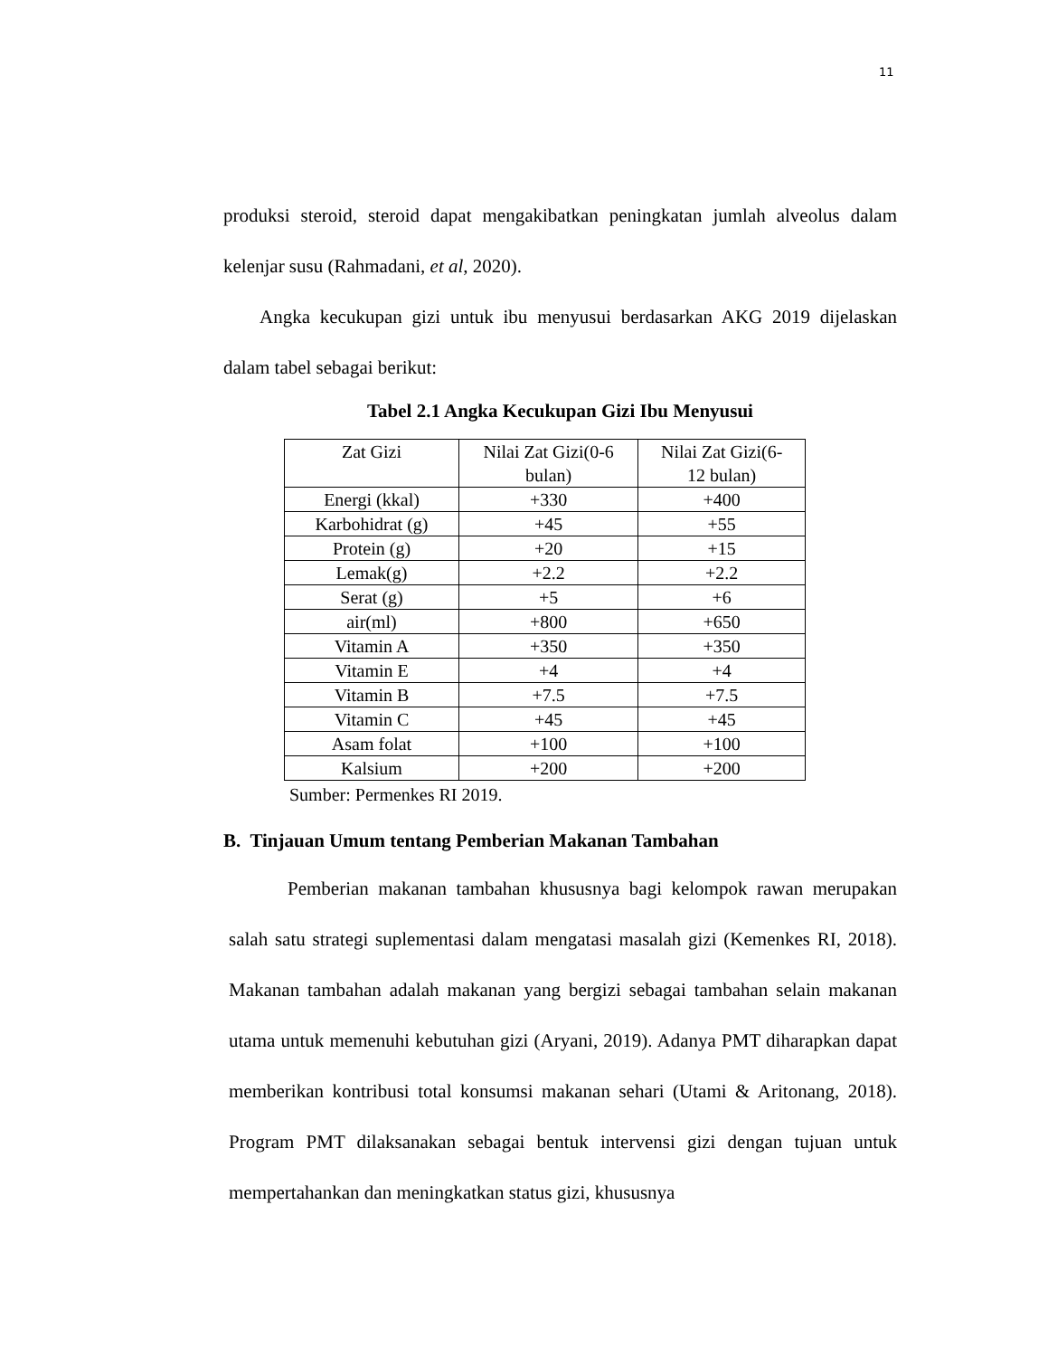11
produksi steroid, steroid dapat mengakibatkan peningkatan jumlah alveolus dalam kelenjar susu (Rahmadani, et al, 2020).
Angka kecukupan gizi untuk ibu menyusui berdasarkan AKG 2019 dijelaskan dalam tabel sebagai berikut:
Tabel 2.1 Angka Kecukupan Gizi Ibu Menyusui
| Zat Gizi | Nilai Zat Gizi(0-6 bulan) | Nilai Zat Gizi(6- 12 bulan) |
| Energi (kkal) | +330 | +400 |
| Karbohidrat (g) | +45 | +55 |
| Protein (g) | +20 | +15 |
| Lemak(g) | +2.2 | +2.2 |
| Serat (g) | +5 | +6 |
| air(ml) | +800 | +650 |
| Vitamin A | +350 | +350 |
| Vitamin E | +4 | +4 |
| Vitamin B | +7.5 | +7.5 |
| Vitamin C | +45 | +45 |
| Asam folat | +100 | +100 |
| Kalsium | +200 | +200 |
Sumber: Permenkes RI 2019.
B. Tinjauan Umum tentang Pemberian Makanan Tambahan
Pemberian makanan tambahan khususnya bagi kelompok rawan merupakan salah satu strategi suplementasi dalam mengatasi masalah gizi (Kemenkes RI, 2018). Makanan tambahan adalah makanan yang bergizi sebagai tambahan selain makanan utama untuk memenuhi kebutuhan gizi (Aryani, 2019). Adanya PMT diharapkan dapat memberikan kontribusi total konsumsi makanan sehari (Utami & Aritonang, 2018). Program PMT dilaksanakan sebagai bentuk intervensi gizi dengan tujuan untuk mempertahankan dan meningkatkan status gizi, khususnya